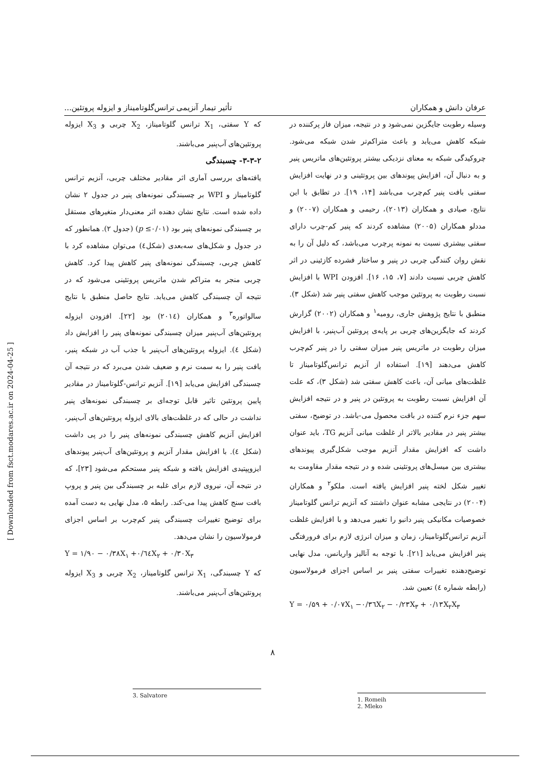عرفان دانش و همکاران تأثیر تیمار آنزیمی ترانس‌گلوتامیناز و ایزوله پروتئین...
وسیله رطوبت جایگزین نمی‌شود و در نتیجه، میزان فاز پرکننده در شبکه کاهش می‌یابد و باعث متراکم‌تر شدن شبکه می‌شود. چروکیدگی شبکه به معنای نزدیکی بیشتر پروتئین‌های ماتریس پنیر و به دنبال آن، افزایش پیوندهای بین پروتئینی و در نهایت افزایش سفتی بافت پنیر کم‌چرب می‌باشد [۱۴، ۱۹]. در تطابق با این نتایج، صیادی و همکاران (۲۰۱۳)، رحیمی و همکاران (۲۰۰۷) و مددلو همکاران (۲۰۰۵) مشاهده کردند که پنیر کم-چرب دارای سفتی بیشتری نسبت به نمونه پرچرب می‌باشد، که دلیل آن را به نقش روان کنندگی چربی در پنیر و ساختار فشرده کازئینی در اثر کاهش چربی نسبت دادند [۷، ۱۵، ۱۶]. افزودن WPI با افزایش نسبت رطوبت به پروتئین موجب کاهش سفتی پنیر شد (شکل ۳). منطبق با نتایج پژوهش جاری، رومیه<sup>۱</sup> و همکاران (۲۰۰۲) گزارش کردند که جایگزین‌های چربی بر پایه‌ی پروتئین آب‌پنیر، با افزایش میزان رطوبت در ماتریس پنیر میزان سفتی را در پنیر کم‌چرب کاهش می‌دهند [۱۹]. استفاده از آنزیم ترانس‌گلوتامیناز تا غلظت‌های میانی آن، باعث کاهش سفتی شد (شکل ۳)، که علت آن افزایش نسبت رطوبت به پروتئین در پنیر و در نتیجه افزایش سهم جزء نرم کننده در بافت محصول می-باشد. در توضیح، سفتی بیشتر پنیر در مقادیر بالاتر از غلظت میانی آنزیم TG، باید عنوان داشت که افزایش مقدار آنزیم موجب شکل‌گیری پیوندهای بیشتری بین میسل‌های پروتئینی شده و در نتیجه مقدار مقاومت به تغییر شکل لخته پنیر افزایش یافته است. ملکو<sup>۲</sup> و همکاران (۲۰۰۴) در نتایجی مشابه عنوان داشتند که آنزیم ترانس گلوتامیناز خصوصیات مکانیکی پنیر دانبو را تغییر می‌دهد و با افزایش غلظت آنزیم ترانس‌گلوتامیناز، زمان و میزان انرژی لازم برای فرورفتگی پنیر افزایش می‌یابد [۲۱]. با توجه به آنالیز واریانس، مدل نهایی توضیح‌دهنده تغییرات سفتی پنیر بر اساس اجزای فرمولاسیون (رابطه شماره ٤) تعیین شد.
Y = ۰/۵۹ + ۰/۰۷X<sub>۱</sub> −۰/۳٦X<sub>۲</sub> − ۰/۲۳X<sub>۳</sub> + ۰/۱۳X<sub>۲</sub>X<sub>۳</sub>
1. Romeih
2. Mleko
که Y سفتی، X<sub>1</sub> ترانس گلوتامیناز، X<sub>2</sub> چربی و X<sub>3</sub> ایزوله پروتئین‌های آب‌پنیر می‌باشند.
۳-۳-۲- چسبندگی
یافته‌های بررسی آماری اثر مقادیر مختلف چربی، آنزیم ترانس گلوتامیناز و WPI بر چسبندگی نمونه‌های پنیر در جدول ۲ نشان داده شده است. نتایج نشان دهنده اثر معنی‌دار متغیرهای مستقل بر چسبندگی نمونه‌های پنیر بود (p ≤۰/۰۱) (جدول ۲). همانطور که در جدول و شکل‌های سه‌بعدی (شکل٤) می‌توان مشاهده کرد با کاهش چربی، چسبندگی نمونه‌های پنیر کاهش پیدا کرد. کاهش چربی منجر به متراکم شدن ماتریس پروتئینی می‌شود که در نتیجه آن چسبندگی کاهش می‌یابد. نتایج حاصل منطبق با نتایج سالواتوره<sup>۳</sup> و همکاران (۲۰۱٤) بود [۲۲]. افزودن ایزوله پروتئین‌های آب‌پنیر میزان چسبندگی نمونه‌های پنیر را افزایش داد (شکل ٤). ایزوله پروتئین‌های آب‌پنیر با جذب آب در شبکه پنیر، بافت پنیر را به سمت نرم و ضعیف شدن می‌برد که در نتیجه آن چسبندگی افزایش می‌یابد [۱۹]. آنزیم ترانس-گلوتامیناز در مقادیر پایین پروتئین تاثیر قابل توجه‌ای بر چسبندگی نمونه‌های پنیر نداشت در حالی که در غلظت‌های بالای ایزوله پروتئین‌های آب‌پنیر، افزایش آنزیم کاهش چسبندگی نمونه‌های پنیر را در پی داشت (شکل ٤). با افزایش مقدار آنزیم و پروتئین‌های آب‌پنیر پیوندهای ایزوپپتیدی افزایش یافته و شبکه پنیر مستحکم می‌شود [۲۳]، که در نتیجه آن، نیروی لازم برای غلبه بر چسبندگی بین پنیر و پروپ بافت سنج کاهش پیدا می-کند. رابطه ۵، مدل نهایی به دست آمده برای توضیح تغییرات چسبندگی پنیر کم‌چرب بر اساس اجزای فرمولاسیون را نشان می‌دهد.
Y = ۱/۹۰ − ۰/۳۸X<sub>۱</sub> +۰/٦٤X<sub>۲</sub> + ۰/۳۰X<sub>۳</sub>
که Y چسبندگی، X<sub>1</sub> ترانس گلوتامیناز، X<sub>2</sub> چربی و X<sub>3</sub> ایزوله پروتئین‌های آب‌پنیر می‌باشند.
3. Salvatore
[ Downloaded from fsct.modares.ac.ir on 2024-04-25 ]
۸